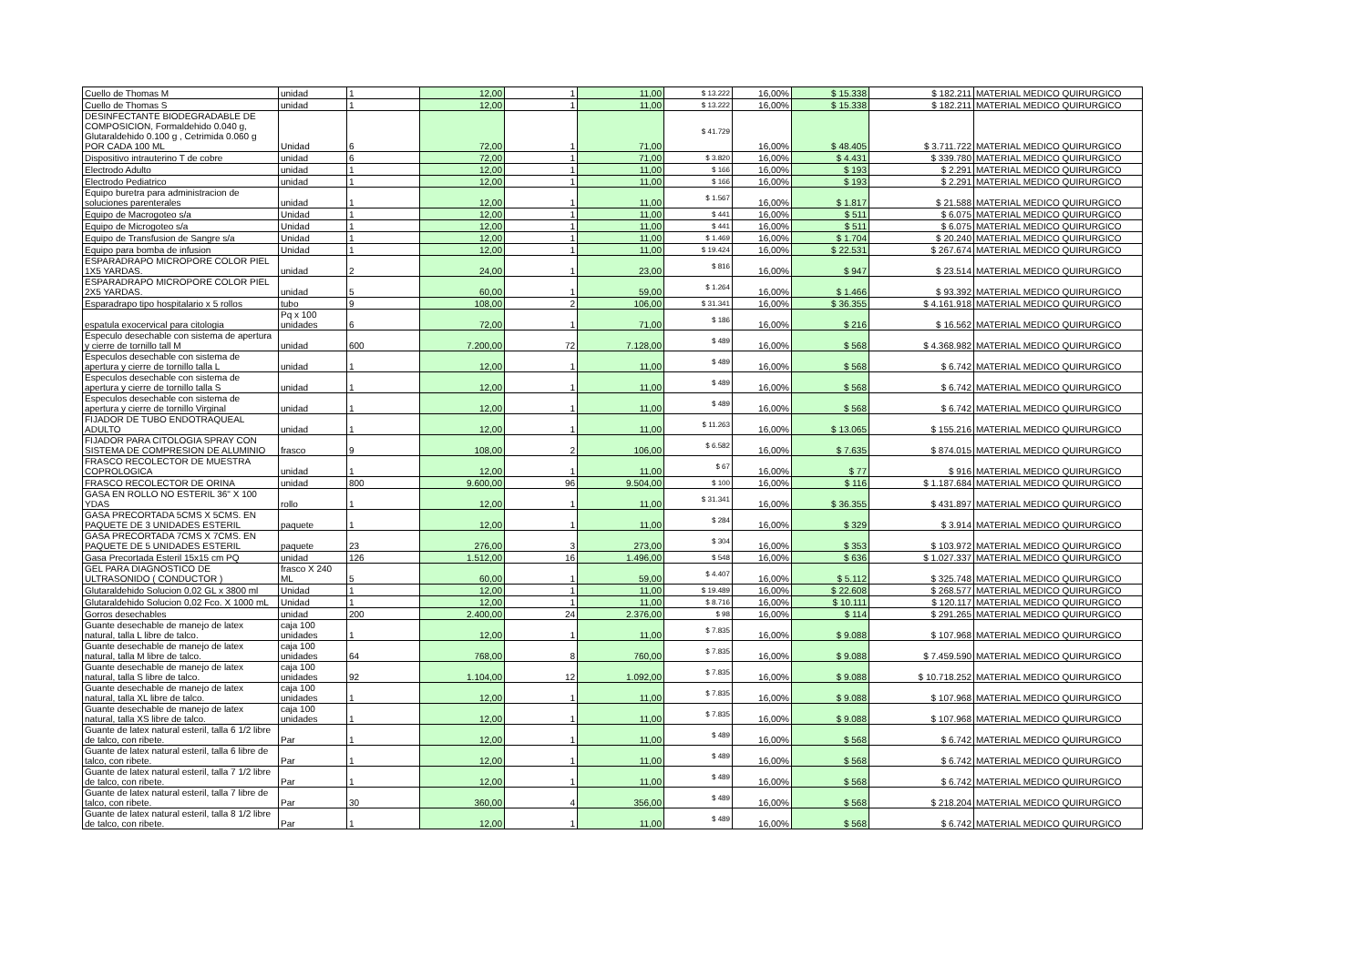| Cuello de Thomas M | unidad | 1 | 12,00 | 1 | 11,00 | $ 13.222 | 16,00% | $ 15.338 | $ 182.211 | MATERIAL MEDICO QUIRURGICO |
| Cuello de Thomas S | unidad | 1 | 12,00 | 1 | 11,00 | $ 13.222 | 16,00% | $ 15.338 | $ 182.211 | MATERIAL MEDICO QUIRURGICO |
| DESINFECTANTE BIODEGRADABLE DE COMPOSICION, Formaldehido 0.040 g, Glutaraldehido 0.100 g , Cetrimida 0.060 g POR CADA 100 ML | Unidad | 6 | 72,00 | 1 | 71,00 | $ 41.729 | 16,00% | $ 48.405 | $ 3.711.722 | MATERIAL MEDICO QUIRURGICO |
| Dispositivo intrauterino T de cobre | unidad | 6 | 72,00 | 1 | 71,00 | $ 3.820 | 16,00% | $ 4.431 | $ 339.780 | MATERIAL MEDICO QUIRURGICO |
| Electrodo Adulto | unidad | 1 | 12,00 | 1 | 11,00 | $ 166 | 16,00% | $ 193 | $ 2.291 | MATERIAL MEDICO QUIRURGICO |
| Electrodo Pediatrico | unidad | 1 | 12,00 | 1 | 11,00 | $ 166 | 16,00% | $ 193 | $ 2.291 | MATERIAL MEDICO QUIRURGICO |
| Equipo buretra para administracion de soluciones parenterales | unidad | 1 | 12,00 | 1 | 11,00 | $ 1.567 | 16,00% | $ 1.817 | $ 21.588 | MATERIAL MEDICO QUIRURGICO |
| Equipo de Macrogoteo s/a | Unidad | 1 | 12,00 | 1 | 11,00 | $ 441 | 16,00% | $ 511 | $ 6.075 | MATERIAL MEDICO QUIRURGICO |
| Equipo de Microgoteo s/a | Unidad | 1 | 12,00 | 1 | 11,00 | $ 441 | 16,00% | $ 511 | $ 6.075 | MATERIAL MEDICO QUIRURGICO |
| Equipo de Transfusion de Sangre s/a | Unidad | 1 | 12,00 | 1 | 11,00 | $ 1.469 | 16,00% | $ 1.704 | $ 20.240 | MATERIAL MEDICO QUIRURGICO |
| Equipo para bomba de infusion | Unidad | 1 | 12,00 | 1 | 11,00 | $ 19.424 | 16,00% | $ 22.531 | $ 267.674 | MATERIAL MEDICO QUIRURGICO |
| ESPARADRAPO MICROPORE COLOR PIEL 1X5 YARDAS. | unidad | 2 | 24,00 | 1 | 23,00 | $ 816 | 16,00% | $ 947 | $ 23.514 | MATERIAL MEDICO QUIRURGICO |
| ESPARADRAPO MICROPORE COLOR PIEL 2X5 YARDAS. | unidad | 5 | 60,00 | 1 | 59,00 | $ 1.264 | 16,00% | $ 1.466 | $ 93.392 | MATERIAL MEDICO QUIRURGICO |
| Esparadrapo tipo hospitalario x 5 rollos | tubo | 9 | 108,00 | 2 | 106,00 | $ 31.341 | 16,00% | $ 36.355 | $ 4.161.918 | MATERIAL MEDICO QUIRURGICO |
| espatula exocervical para citologia | Pq x 100 unidades | 6 | 72,00 | 1 | 71,00 | $ 186 | 16,00% | $ 216 | $ 16.562 | MATERIAL MEDICO QUIRURGICO |
| Especulo desechable con sistema de apertura y cierre de tornillo tall M | unidad | 600 | 7.200,00 | 72 | 7.128,00 | $ 489 | 16,00% | $ 568 | $ 4.368.982 | MATERIAL MEDICO QUIRURGICO |
| Especulos desechable con sistema de apertura y cierre de tornillo talla L | unidad | 1 | 12,00 | 1 | 11,00 | $ 489 | 16,00% | $ 568 | $ 6.742 | MATERIAL MEDICO QUIRURGICO |
| Especulos desechable con sistema de apertura y cierre de tornillo talla S | unidad | 1 | 12,00 | 1 | 11,00 | $ 489 | 16,00% | $ 568 | $ 6.742 | MATERIAL MEDICO QUIRURGICO |
| Especulos desechable con sistema de apertura y cierre de tornillo Virginal | unidad | 1 | 12,00 | 1 | 11,00 | $ 489 | 16,00% | $ 568 | $ 6.742 | MATERIAL MEDICO QUIRURGICO |
| FIJADOR DE TUBO ENDOTRAQUEAL ADULTO | unidad | 1 | 12,00 | 1 | 11,00 | $ 11.263 | 16,00% | $ 13.065 | $ 155.216 | MATERIAL MEDICO QUIRURGICO |
| FIJADOR PARA CITOLOGIA SPRAY CON SISTEMA DE COMPRESION DE ALUMINIO | frasco | 9 | 108,00 | 2 | 106,00 | $ 6.582 | 16,00% | $ 7.635 | $ 874.015 | MATERIAL MEDICO QUIRURGICO |
| FRASCO RECOLECTOR DE MUESTRA COPROLOGICA | unidad | 1 | 12,00 | 1 | 11,00 | $ 67 | 16,00% | $ 77 | $ 916 | MATERIAL MEDICO QUIRURGICO |
| FRASCO RECOLECTOR DE ORINA | unidad | 800 | 9.600,00 | 96 | 9.504,00 | $ 100 | 16,00% | $ 116 | $ 1.187.684 | MATERIAL MEDICO QUIRURGICO |
| GASA EN ROLLO NO ESTERIL 36" X 100 YDAS | rollo | 1 | 12,00 | 1 | 11,00 | $ 31.341 | 16,00% | $ 36.355 | $ 431.897 | MATERIAL MEDICO QUIRURGICO |
| GASA PRECORTADA 5CMS X 5CMS. EN PAQUETE DE 3 UNIDADES ESTERIL | paquete | 1 | 12,00 | 1 | 11,00 | $ 284 | 16,00% | $ 329 | $ 3.914 | MATERIAL MEDICO QUIRURGICO |
| GASA PRECORTADA 7CMS X 7CMS. EN PAQUETE DE 5 UNIDADES ESTERIL | paquete | 23 | 276,00 | 3 | 273,00 | $ 304 | 16,00% | $ 353 | $ 103.972 | MATERIAL MEDICO QUIRURGICO |
| Gasa Precortada Esteril 15x15 cm PQ | unidad | 126 | 1.512,00 | 16 | 1.496,00 | $ 548 | 16,00% | $ 636 | $ 1.027.337 | MATERIAL MEDICO QUIRURGICO |
| GEL PARA DIAGNOSTICO DE ULTRASONIDO ( CONDUCTOR ) | frasco X 240 ML | 5 | 60,00 | 1 | 59,00 | $ 4.407 | 16,00% | $ 5.112 | $ 325.748 | MATERIAL MEDICO QUIRURGICO |
| Glutaraldehido Solucion 0,02 GL x 3800 ml | Unidad | 1 | 12,00 | 1 | 11,00 | $ 19.489 | 16,00% | $ 22.608 | $ 268.577 | MATERIAL MEDICO QUIRURGICO |
| Glutaraldehido Solucion 0,02 Fco. X 1000 mL | Unidad | 1 | 12,00 | 1 | 11,00 | $ 8.716 | 16,00% | $ 10.111 | $ 120.117 | MATERIAL MEDICO QUIRURGICO |
| Gorros desechables | unidad | 200 | 2.400,00 | 24 | 2.376,00 | $ 98 | 16,00% | $ 114 | $ 291.265 | MATERIAL MEDICO QUIRURGICO |
| Guante desechable de manejo de latex natural, talla L libre de talco. | caja 100 unidades | 1 | 12,00 | 1 | 11,00 | $ 7.835 | 16,00% | $ 9.088 | $ 107.968 | MATERIAL MEDICO QUIRURGICO |
| Guante desechable de manejo de latex natural, talla M libre de talco. | caja 100 unidades | 64 | 768,00 | 8 | 760,00 | $ 7.835 | 16,00% | $ 9.088 | $ 7.459.590 | MATERIAL MEDICO QUIRURGICO |
| Guante desechable de manejo de latex natural, talla S libre de talco. | caja 100 unidades | 92 | 1.104,00 | 12 | 1.092,00 | $ 7.835 | 16,00% | $ 9.088 | $ 10.718.252 | MATERIAL MEDICO QUIRURGICO |
| Guante desechable de manejo de latex natural, talla XL libre de talco. | caja 100 unidades | 1 | 12,00 | 1 | 11,00 | $ 7.835 | 16,00% | $ 9.088 | $ 107.968 | MATERIAL MEDICO QUIRURGICO |
| Guante desechable de manejo de latex natural, talla XS libre de talco. | caja 100 unidades | 1 | 12,00 | 1 | 11,00 | $ 7.835 | 16,00% | $ 9.088 | $ 107.968 | MATERIAL MEDICO QUIRURGICO |
| Guante de latex natural esteril, talla 6 1/2 libre de talco, con ribete. | Par | 1 | 12,00 | 1 | 11,00 | $ 489 | 16,00% | $ 568 | $ 6.742 | MATERIAL MEDICO QUIRURGICO |
| Guante de latex natural esteril, talla 6 libre de talco, con ribete. | Par | 1 | 12,00 | 1 | 11,00 | $ 489 | 16,00% | $ 568 | $ 6.742 | MATERIAL MEDICO QUIRURGICO |
| Guante de latex natural esteril, talla 7 1/2 libre de talco, con ribete. | Par | 1 | 12,00 | 1 | 11,00 | $ 489 | 16,00% | $ 568 | $ 6.742 | MATERIAL MEDICO QUIRURGICO |
| Guante de latex natural esteril, talla 7 libre de talco, con ribete. | Par | 30 | 360,00 | 4 | 356,00 | $ 489 | 16,00% | $ 568 | $ 218.204 | MATERIAL MEDICO QUIRURGICO |
| Guante de latex natural esteril, talla 8 1/2 libre de talco, con ribete. | Par | 1 | 12,00 | 1 | 11,00 | $ 489 | 16,00% | $ 568 | $ 6.742 | MATERIAL MEDICO QUIRURGICO |